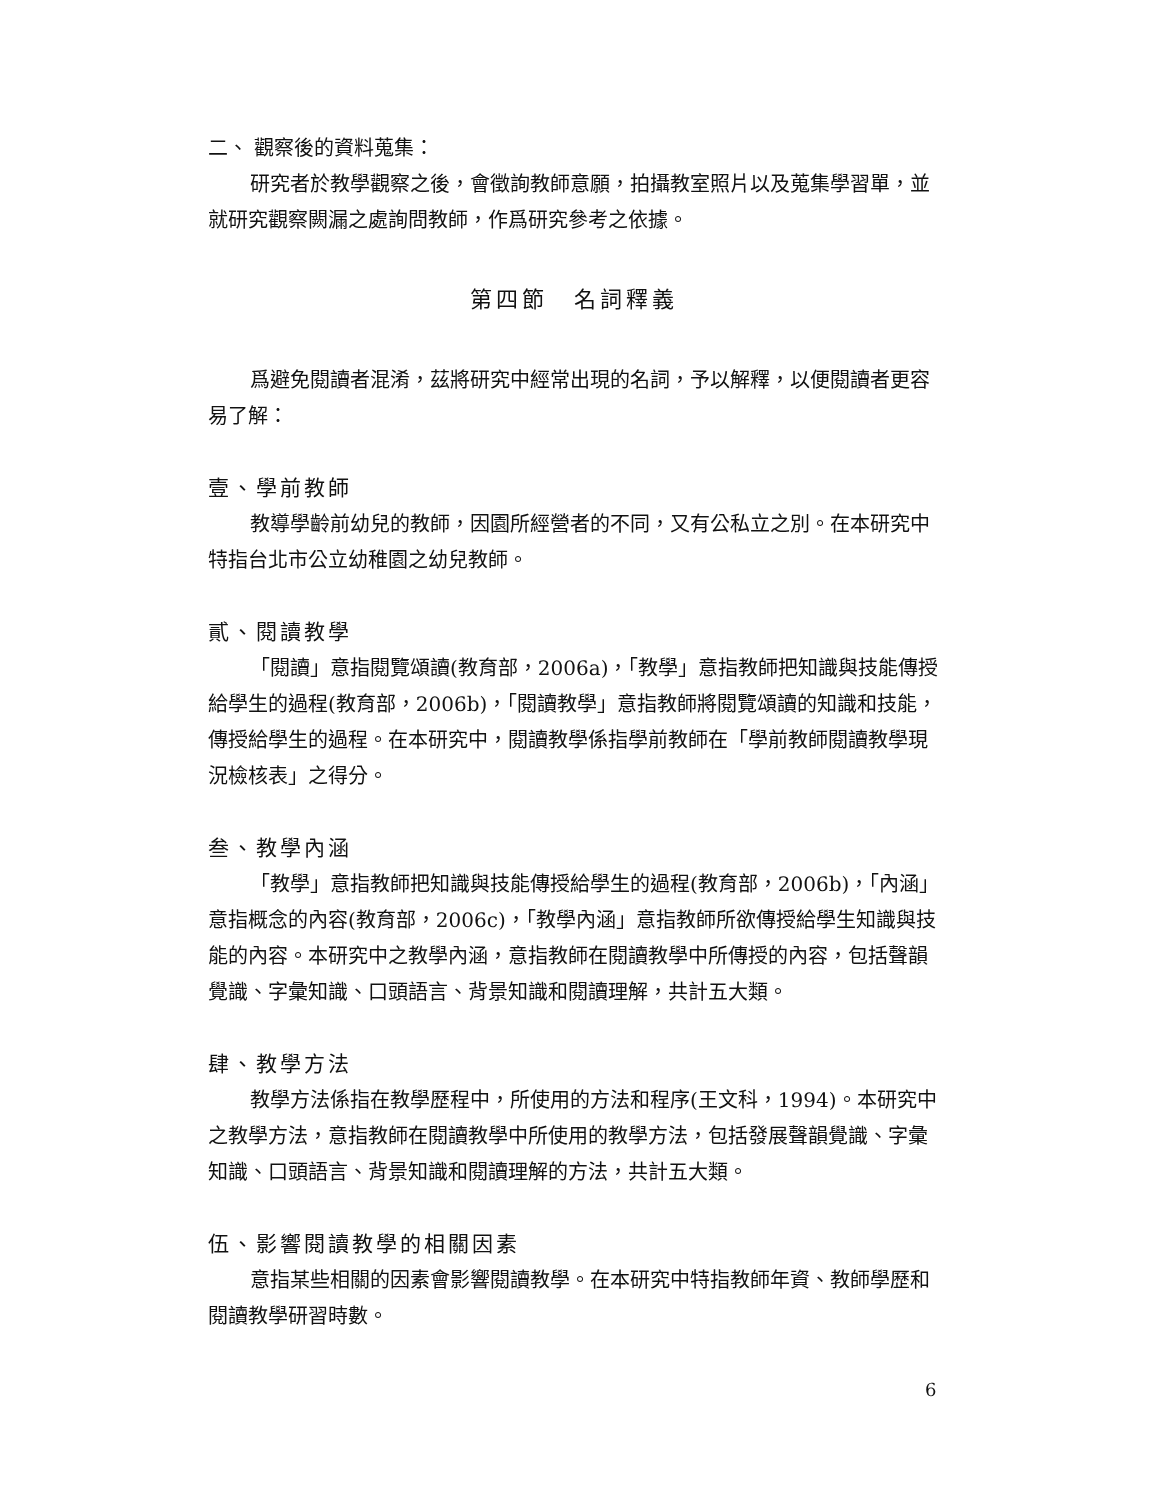二、 觀察後的資料蒐集：
研究者於教學觀察之後，會徵詢教師意願，拍攝教室照片以及蒐集學習單，並就研究觀察闕漏之處詢問教師，作爲研究參考之依據。
第四節　名詞釋義
爲避免閱讀者混淆，茲將研究中經常出現的名詞，予以解釋，以便閱讀者更容易了解：
壹、學前教師
教導學齡前幼兒的教師，因園所經營者的不同，又有公私立之別。在本研究中特指台北市公立幼稚園之幼兒教師。
貳、閱讀教學
「閱讀」意指閱覽頌讀(教育部，2006a)，「教學」意指教師把知識與技能傳授給學生的過程(教育部，2006b)，「閱讀教學」意指教師將閱覽頌讀的知識和技能，傳授給學生的過程。在本研究中，閱讀教學係指學前教師在「學前教師閱讀教學現況檢核表」之得分。
叁、教學內涵
「教學」意指教師把知識與技能傳授給學生的過程(教育部，2006b)，「內涵」意指概念的內容(教育部，2006c)，「教學內涵」意指教師所欲傳授給學生知識與技能的內容。本研究中之教學內涵，意指教師在閱讀教學中所傳授的內容，包括聲韻覺識、字彙知識、口頭語言、背景知識和閱讀理解，共計五大類。
肆、教學方法
教學方法係指在教學歷程中，所使用的方法和程序(王文科，1994)。本研究中之教學方法，意指教師在閱讀教學中所使用的教學方法，包括發展聲韻覺識、字彙知識、口頭語言、背景知識和閱讀理解的方法，共計五大類。
伍、影響閱讀教學的相關因素
意指某些相關的因素會影響閱讀教學。在本研究中特指教師年資、教師學歷和閱讀教學研習時數。
6